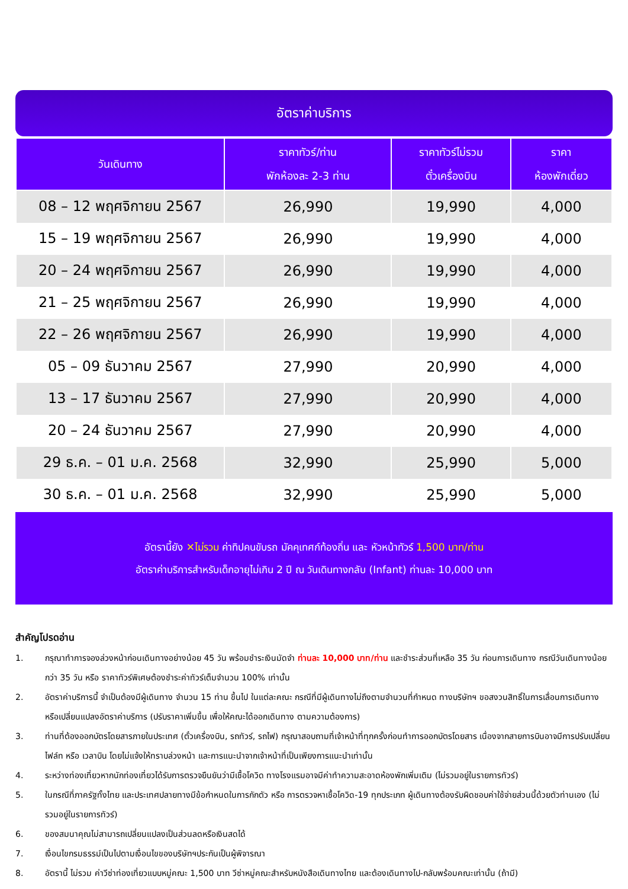อัตราค่าบริการ
| วันเดินทาง | ราคาทัวร์/ท่าน พักห้องละ 2-3 ท่าน | ราคาทัวร์ไม่รวม ตั๋วเครื่องบิน | ราคา ห้องพักเดี่ยว |
| --- | --- | --- | --- |
| 08 – 12 พฤศจิกายน 2567 | 26,990 | 19,990 | 4,000 |
| 15 – 19 พฤศจิกายน 2567 | 26,990 | 19,990 | 4,000 |
| 20 – 24 พฤศจิกายน 2567 | 26,990 | 19,990 | 4,000 |
| 21 – 25 พฤศจิกายน 2567 | 26,990 | 19,990 | 4,000 |
| 22 – 26 พฤศจิกายน 2567 | 26,990 | 19,990 | 4,000 |
| 05 – 09 ธันวาคม 2567 | 27,990 | 20,990 | 4,000 |
| 13 – 17 ธันวาคม 2567 | 27,990 | 20,990 | 4,000 |
| 20 – 24 ธันวาคม 2567 | 27,990 | 20,990 | 4,000 |
| 29 ธ.ค. – 01 ม.ค. 2568 | 32,990 | 25,990 | 5,000 |
| 30 ธ.ค. – 01 ม.ค. 2568 | 32,990 | 25,990 | 5,000 |
อัตรานี้ยัง ✕ไม่รวม ค่าทิปคนขับรถ มัคคุเทศก์ท้องถิ่น และ หัวหน้าทัวร์ 1,500 บาท/ท่าน
อัตราค่าบริการสำหรับเด็กอายุไม่เกิน 2 ปี ณ วันเดินทางกลับ (Infant) ท่านละ 10,000 บาท
สำคัญโปรดอ่าน
1. กรุณาทำการจองล่วงหน้าก่อนเดินทางอย่างน้อย 45 วัน พร้อมชำระเงินมัดจำ ท่านละ 10,000 บาท/ท่าน และชำระส่วนที่เหลือ 35 วัน ก่อนการเดินทาง กรณีวันเดินทางน้อยกว่า 35 วัน หรือ ราคาทัวร์พิเศษต้องชำระค่าทัวร์เต็มจำนวน 100% เท่านั้น
2. อัตราค่าบริการนี้ จำเป็นต้องมีผู้เดินทาง จำนวน 15 ท่าน ขึ้นไป ในแต่ละคณะ กรณีที่มีผู้เดินทางไม่ถึงตามจำนวนที่กำหนด ทางบริษัทฯ ขอสงวนสิทธิ์ในการเลื่อนการเดินทาง หรือเปลี่ยนแปลงอัตราค่าบริการ (ปรับราคาเพิ่มขึ้น เพื่อให้คณะได้ออกเดินทาง ตามความต้องการ)
3. ท่านที่ต้องออกบัตรโดยสารภายในประเทศ (ตั๋วเครื่องบิน, รถทัวร์, รถไฟ) กรุณาสอบถามที่เจ้าหน้าที่ทุกครั้งก่อนทำการออกบัตรโดยสาร เนื่องจากสายการบินอาจมีการปรับเปลี่ยนไฟล์ท หรือ เวลาบิน โดยไม่แจ้งให้ทราบล่วงหน้า และการแนะนำจากเจ้าหน้าที่เป็นเพียงการแนะนำเท่านั้น
4. ระหว่างท่องเที่ยวหากนักท่องเที่ยวได้รับการตรวจยืนยันว่ามีเชื้อโควิด ทางโรงแรมอาจมีค่าทำความสะอาดห้องพักเพิ่มเติม (ไม่รวมอยู่ในรายการทัวร์)
5. ในกรณีที่ภาครัฐทั้งไทย และประเทศปลายทางมีข้อกำหนดในการกักตัว หรือ การตรวจหาเชื้อโควิด-19 ทุกประเภท ผู้เดินทางต้องรับผิดชอบค่าใช้จ่ายส่วนนี้ด้วยตัวท่านเอง (ไม่รวมอยู่ในรายการทัวร์)
6. ของสมนาคุณไม่สามารถเปลี่ยนแปลงเป็นส่วนลดหรือเงินสดได้
7. เงื่อนไขกรมธรรม์เป็นไปตามเงื่อนไขของบริษัทฯประกันเป็นผู้พิจารณา
8. อัตรานี้ ไม่รวม ค่าวีซ่าท่องเที่ยวแบบหมู่คณะ 1,500 บาท วีซ่าหมู่คณะสำหรับหนังสือเดินทางไทย และต้องเดินทางไป-กลับพร้อมคณะเท่านั้น (ถ้ามี)